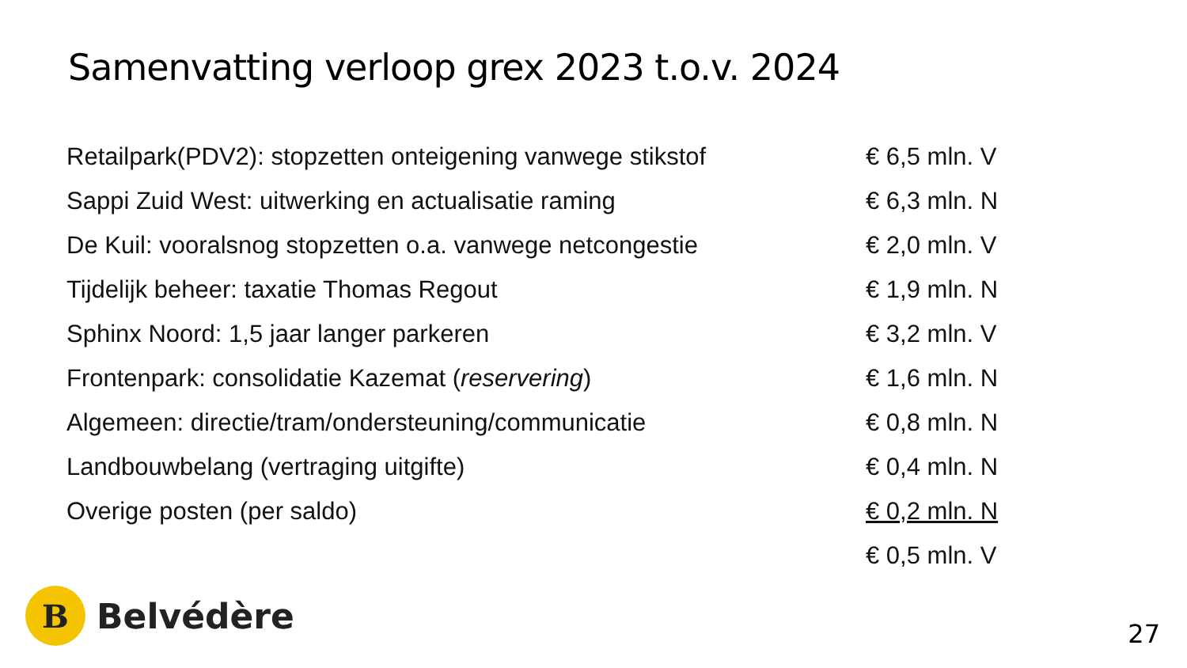Samenvatting verloop grex 2023 t.o.v. 2024
| Retailpark(PDV2): stopzetten onteigening vanwege stikstof | € 6,5 mln. V |
| Sappi Zuid West: uitwerking en actualisatie raming | € 6,3 mln. N |
| De Kuil: vooralsnog stopzetten o.a. vanwege netcongestie | € 2,0 mln. V |
| Tijdelijk beheer: taxatie Thomas Regout | € 1,9 mln. N |
| Sphinx Noord: 1,5 jaar langer parkeren | € 3,2 mln. V |
| Frontenpark: consolidatie Kazemat ( reservering ) | € 1,6 mln. N |
| Algemeen: directie/tram/ondersteuning/communicatie | € 0,8 mln. N |
| Landbouwbelang (vertraging uitgifte) | € 0,4 mln. N |
| Overige posten (per saldo) | € 0,2 mln. N |
| | € 0,5 mln. V |
B
Belvédère
27